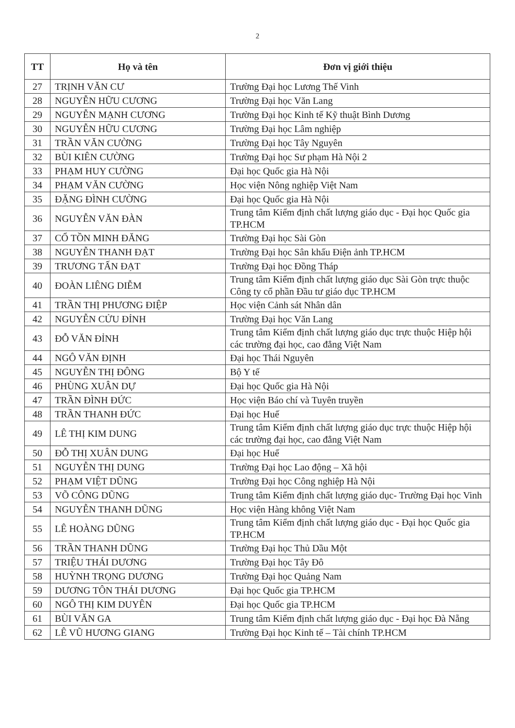2
| TT | Họ và tên | Đơn vị giới thiệu |
| --- | --- | --- |
| 27 | TRỊNH VĂN CƯ | Trường Đại học Lương Thế Vinh |
| 28 | NGUYỄN HỮU CƯƠNG | Trường Đại học Văn Lang |
| 29 | NGUYỄN MẠNH CƯƠNG | Trường Đại học Kinh tế Kỹ thuật Bình Dương |
| 30 | NGUYỄN HỮU CƯƠNG | Trường Đại học Lâm nghiệp |
| 31 | TRẦN VĂN CƯỜNG | Trường Đại học Tây Nguyên |
| 32 | BÙI KIÊN CƯỜNG | Trường Đại học Sư phạm Hà Nội 2 |
| 33 | PHẠM HUY CƯỜNG | Đại học Quốc gia Hà Nội |
| 34 | PHẠM VĂN CƯỜNG | Học viện Nông nghiệp Việt Nam |
| 35 | ĐẶNG ĐÌNH CƯỜNG | Đại học Quốc gia Hà Nội |
| 36 | NGUYỄN VĂN ĐÀN | Trung tâm Kiểm định chất lượng giáo dục - Đại học Quốc gia TP.HCM |
| 37 | CỔ TỒN MINH ĐĂNG | Trường Đại học Sài Gòn |
| 38 | NGUYỄN THANH ĐẠT | Trường Đại học Sân khấu Điện ảnh TP.HCM |
| 39 | TRƯƠNG TẤN ĐẠT | Trường Đại học Đồng Tháp |
| 40 | ĐOÀN LIÊNG DIỄM | Trung tâm Kiểm định chất lượng giáo dục Sài Gòn trực thuộc Công ty cổ phần Đầu tư giáo dục TP.HCM |
| 41 | TRẦN THỊ PHƯƠNG ĐIỆP | Học viện Cảnh sát Nhân dân |
| 42 | NGUYỄN CỬU ĐỈNH | Trường Đại học Văn Lang |
| 43 | ĐỖ VĂN ĐỈNH | Trung tâm Kiểm định chất lượng giáo dục trực thuộc Hiệp hội các trường đại học, cao đẳng Việt Nam |
| 44 | NGÔ VĂN ĐỊNH | Đại học Thái Nguyên |
| 45 | NGUYỄN THỊ ĐÔNG | Bộ Y tế |
| 46 | PHÙNG XUÂN DỰ | Đại học Quốc gia Hà Nội |
| 47 | TRẦN ĐÌNH ĐỨC | Học viện Báo chí và Tuyên truyền |
| 48 | TRẦN THANH ĐỨC | Đại học Huế |
| 49 | LÊ THỊ KIM DUNG | Trung tâm Kiểm định chất lượng giáo dục trực thuộc Hiệp hội các trường đại học, cao đẳng Việt Nam |
| 50 | ĐỖ THỊ XUÂN DUNG | Đại học Huế |
| 51 | NGUYỄN THỊ DUNG | Trường Đại học Lao động – Xã hội |
| 52 | PHẠM VIỆT DŨNG | Trường Đại học Công nghiệp Hà Nội |
| 53 | VÕ CÔNG DŨNG | Trung tâm Kiểm định chất lượng giáo dục- Trường Đại học Vinh |
| 54 | NGUYỄN THANH DŨNG | Học viện Hàng không Việt Nam |
| 55 | LÊ HOÀNG DŨNG | Trung tâm Kiểm định chất lượng giáo dục - Đại học Quốc gia TP.HCM |
| 56 | TRẦN THANH DŨNG | Trường Đại học Thủ Dầu Một |
| 57 | TRIỆU THÁI DƯƠNG | Trường Đại học Tây Đô |
| 58 | HUỲNH TRỌNG DƯƠNG | Trường Đại học Quảng Nam |
| 59 | DƯƠNG TÔN THÁI DƯƠNG | Đại học Quốc gia TP.HCM |
| 60 | NGÔ THỊ KIM DUYÊN | Đại học Quốc gia TP.HCM |
| 61 | BÙI VĂN GA | Trung tâm Kiểm định chất lượng giáo dục - Đại học Đà Nẵng |
| 62 | LÊ VŨ HƯƠNG GIANG | Trường Đại học Kinh tế – Tài chính TP.HCM |